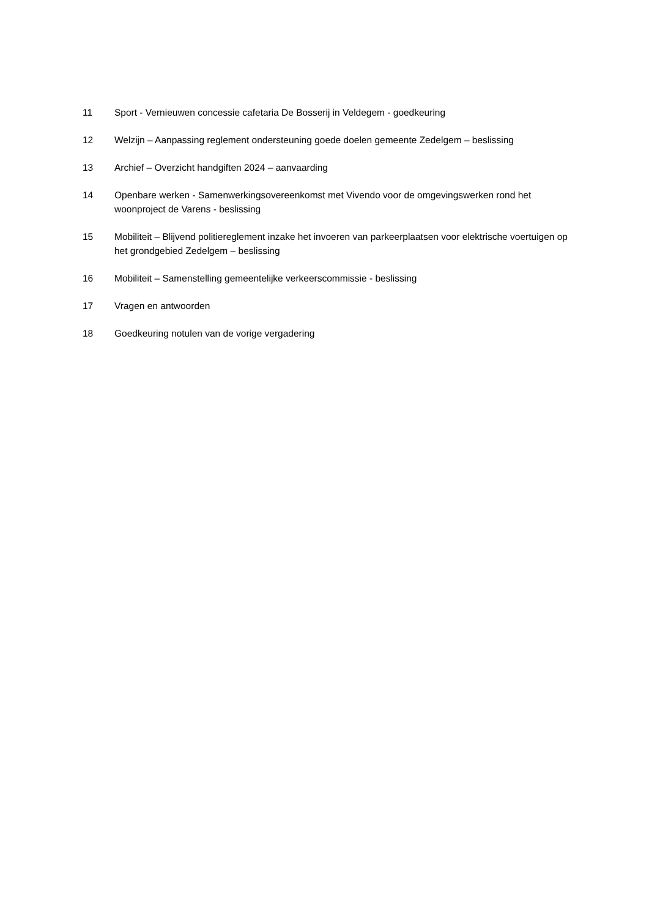11 Sport - Vernieuwen concessie cafetaria De Bosserij in Veldegem - goedkeuring
12 Welzijn – Aanpassing reglement ondersteuning goede doelen gemeente Zedelgem – beslissing
13 Archief – Overzicht handgiften 2024 – aanvaarding
14 Openbare werken - Samenwerkingsovereenkomst met Vivendo voor de omgevingswerken rond het woonproject de Varens - beslissing
15 Mobiliteit – Blijvend politiereglement inzake het invoeren van parkeerplaatsen voor elektrische voertuigen op het grondgebied Zedelgem – beslissing
16 Mobiliteit – Samenstelling gemeentelijke verkeerscommissie - beslissing
17 Vragen en antwoorden
18 Goedkeuring notulen van de vorige vergadering